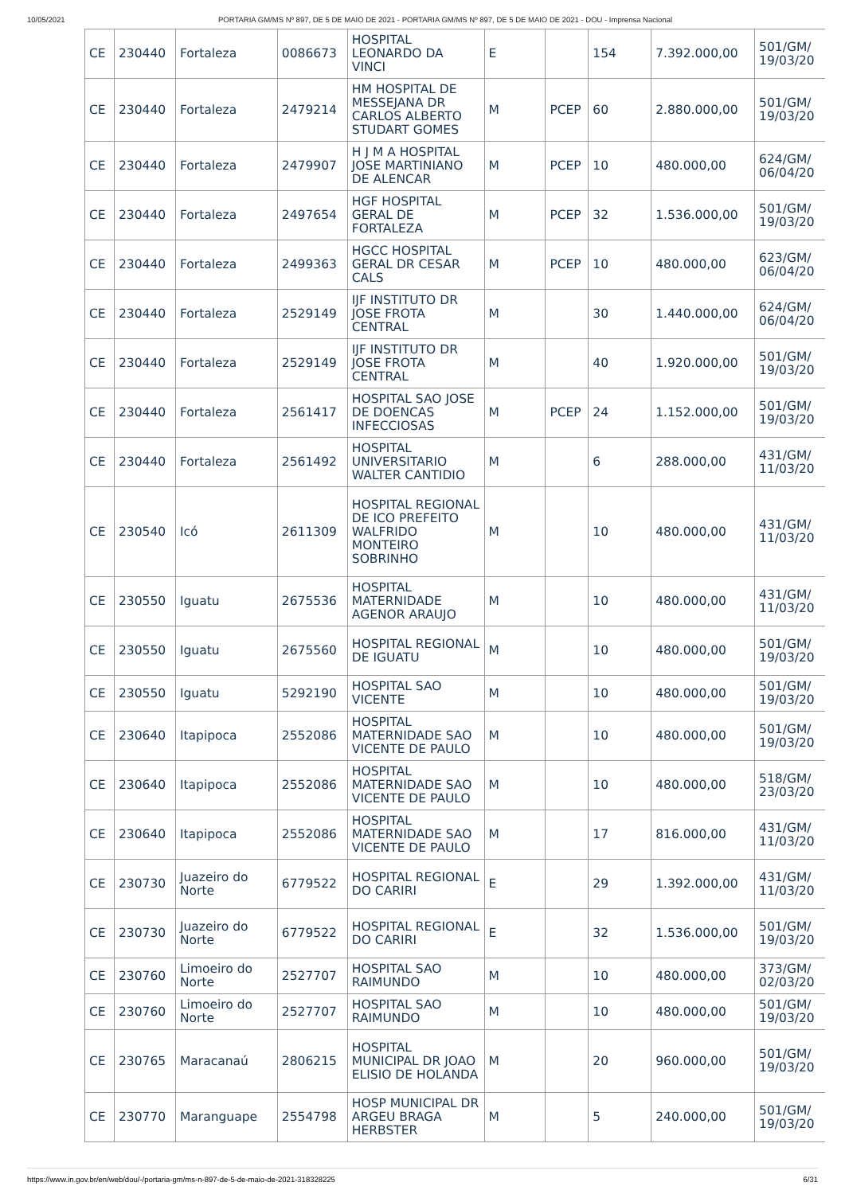10/05/2021 PORTARIA GM/MS Nº 897, DE 5 DE MAIO DE 2021 - PORTARIA GM/MS Nº 897, DE 5 DE MAIO DE 2021 - DOU - Imprensa Nacional
| CE | 230440 | Fortaleza | 0086673 | HOSPITAL LEONARDO DA VINCI | E | | 154 | 7.392.000,00 | 501/GM/ 19/03/20 |
| CE | 230440 | Fortaleza | 2479214 | HM HOSPITAL DE MESSEJANA DR CARLOS ALBERTO STUDART GOMES | M | PCEP | 60 | 2.880.000,00 | 501/GM/ 19/03/20 |
| CE | 230440 | Fortaleza | 2479907 | H J M A HOSPITAL JOSE MARTINIANO DE ALENCAR | M | PCEP | 10 | 480.000,00 | 624/GM/ 06/04/20 |
| CE | 230440 | Fortaleza | 2497654 | HGF HOSPITAL GERAL DE FORTALEZA | M | PCEP | 32 | 1.536.000,00 | 501/GM/ 19/03/20 |
| CE | 230440 | Fortaleza | 2499363 | HGCC HOSPITAL GERAL DR CESAR CALS | M | PCEP | 10 | 480.000,00 | 623/GM/ 06/04/20 |
| CE | 230440 | Fortaleza | 2529149 | IJF INSTITUTO DR JOSE FROTA CENTRAL | M | | 30 | 1.440.000,00 | 624/GM/ 06/04/20 |
| CE | 230440 | Fortaleza | 2529149 | IJF INSTITUTO DR JOSE FROTA CENTRAL | M | | 40 | 1.920.000,00 | 501/GM/ 19/03/20 |
| CE | 230440 | Fortaleza | 2561417 | HOSPITAL SAO JOSE DE DOENCAS INFECCIOSAS | M | PCEP | 24 | 1.152.000,00 | 501/GM/ 19/03/20 |
| CE | 230440 | Fortaleza | 2561492 | HOSPITAL UNIVERSITARIO WALTER CANTIDIO | M | | 6 | 288.000,00 | 431/GM/ 11/03/20 |
| CE | 230540 | Icó | 2611309 | HOSPITAL REGIONAL DE ICO PREFEITO WALFRIDO MONTEIRO SOBRINHO | M | | 10 | 480.000,00 | 431/GM/ 11/03/20 |
| CE | 230550 | Iguatu | 2675536 | HOSPITAL MATERNIDADE AGENOR ARAUJO | M | | 10 | 480.000,00 | 431/GM/ 11/03/20 |
| CE | 230550 | Iguatu | 2675560 | HOSPITAL REGIONAL DE IGUATU | M | | 10 | 480.000,00 | 501/GM/ 19/03/20 |
| CE | 230550 | Iguatu | 5292190 | HOSPITAL SAO VICENTE | M | | 10 | 480.000,00 | 501/GM/ 19/03/20 |
| CE | 230640 | Itapipoca | 2552086 | HOSPITAL MATERNIDADE SAO VICENTE DE PAULO | M | | 10 | 480.000,00 | 501/GM/ 19/03/20 |
| CE | 230640 | Itapipoca | 2552086 | HOSPITAL MATERNIDADE SAO VICENTE DE PAULO | M | | 10 | 480.000,00 | 518/GM/ 23/03/20 |
| CE | 230640 | Itapipoca | 2552086 | HOSPITAL MATERNIDADE SAO VICENTE DE PAULO | M | | 17 | 816.000,00 | 431/GM/ 11/03/20 |
| CE | 230730 | Juazeiro do Norte | 6779522 | HOSPITAL REGIONAL DO CARIRI | E | | 29 | 1.392.000,00 | 431/GM/ 11/03/20 |
| CE | 230730 | Juazeiro do Norte | 6779522 | HOSPITAL REGIONAL DO CARIRI | E | | 32 | 1.536.000,00 | 501/GM/ 19/03/20 |
| CE | 230760 | Limoeiro do Norte | 2527707 | HOSPITAL SAO RAIMUNDO | M | | 10 | 480.000,00 | 373/GM/ 02/03/20 |
| CE | 230760 | Limoeiro do Norte | 2527707 | HOSPITAL SAO RAIMUNDO | M | | 10 | 480.000,00 | 501/GM/ 19/03/20 |
| CE | 230765 | Maracanaú | 2806215 | HOSPITAL MUNICIPAL DR JOAO ELISIO DE HOLANDA | M | | 20 | 960.000,00 | 501/GM/ 19/03/20 |
| CE | 230770 | Maranguape | 2554798 | HOSP MUNICIPAL DR ARGEU BRAGA HERBSTER | M | | 5 | 240.000,00 | 501/GM/ 19/03/20 |
https://www.in.gov.br/en/web/dou/-/portaria-gm/ms-n-897-de-5-de-maio-de-2021-318328225 6/31